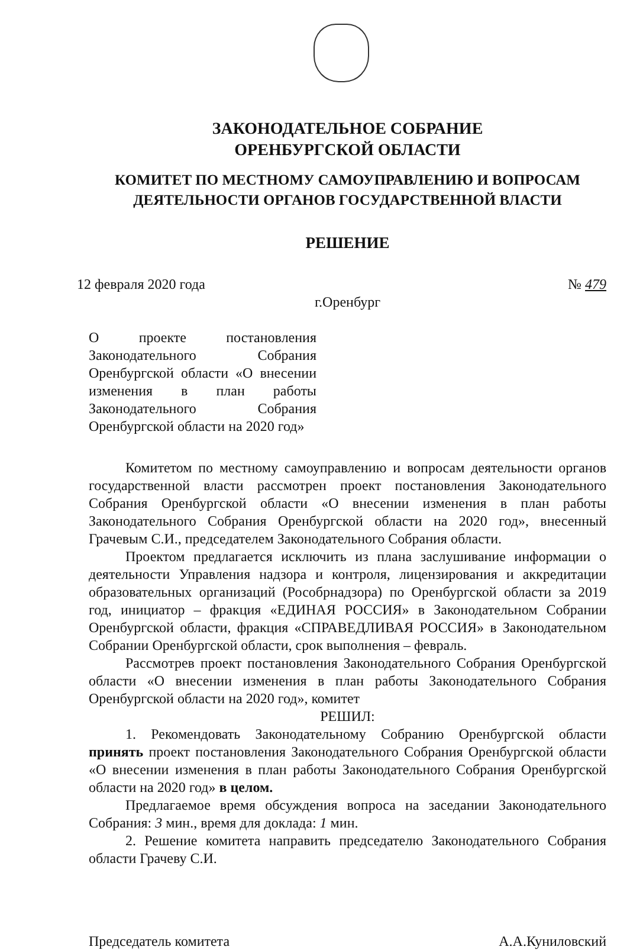ЗАКОНОДАТЕЛЬНОЕ СОБРАНИЕ
ОРЕНБУРГСКОЙ ОБЛАСТИ
КОМИТЕТ ПО МЕСТНОМУ САМОУПРАВЛЕНИЮ И ВОПРОСАМ
ДЕЯТЕЛЬНОСТИ ОРГАНОВ ГОСУДАРСТВЕННОЙ ВЛАСТИ
РЕШЕНИЕ
12 февраля 2020 года № 479
г.Оренбург
О проекте постановления Законодательного Собрания Оренбургской области «О внесении изменения в план работы Законодательного Собрания Оренбургской области на 2020 год»
Комитетом по местному самоуправлению и вопросам деятельности органов государственной власти рассмотрен проект постановления Законодательного Собрания Оренбургской области «О внесении изменения в план работы Законодательного Собрания Оренбургской области на 2020 год», внесенный Грачевым С.И., председателем Законодательного Собрания области.
Проектом предлагается исключить из плана заслушивание информации о деятельности Управления надзора и контроля, лицензирования и аккредитации образовательных организаций (Рособрнадзора) по Оренбургской области за 2019 год, инициатор – фракция «ЕДИНАЯ РОССИЯ» в Законодательном Собрании Оренбургской области, фракция «СПРАВЕДЛИВАЯ РОССИЯ» в Законодательном Собрании Оренбургской области, срок выполнения – февраль.
Рассмотрев проект постановления Законодательного Собрания Оренбургской области «О внесении изменения в план работы Законодательного Собрания Оренбургской области на 2020 год», комитет
РЕШИЛ:
1. Рекомендовать Законодательному Собранию Оренбургской области принять проект постановления Законодательного Собрания Оренбургской области «О внесении изменения в план работы Законодательного Собрания Оренбургской области на 2020 год» в целом.
Предлагаемое время обсуждения вопроса на заседании Законодательного Собрания: 3 мин., время для доклада: 1 мин.
2. Решение комитета направить председателю Законодательного Собрания области Грачеву С.И.
Председатель комитета А.А.Куниловский